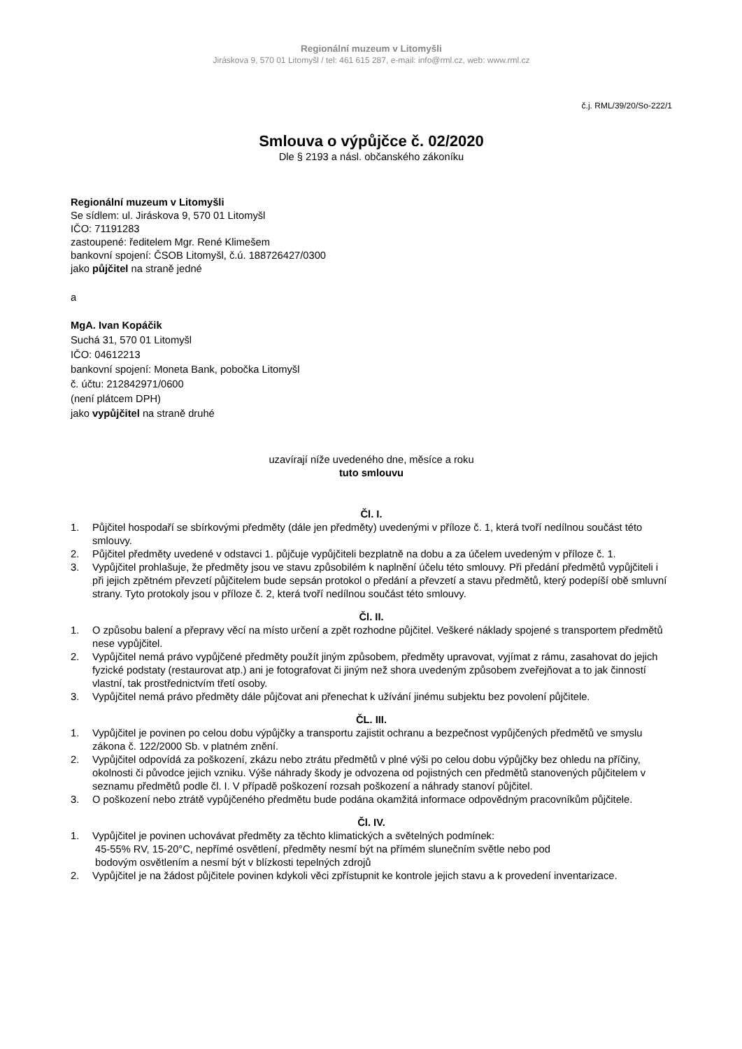Regionální muzeum v Litomyšli
Jiráskova 9, 570 01 Litomyšl / tel: 461 615 287, e-mail: info@rml.cz, web: www.rml.cz
č.j. RML/39/20/So-222/1
Smlouva o výpůjčce č. 02/2020
Dle § 2193 a násl. občanského zákoníku
Regionální muzeum v Litomyšli
Se sídlem: ul. Jiráskova 9, 570 01 Litomyšl
IČO: 71191283
zastoupené: ředitelem Mgr. René Klimešem
bankovní spojení: ČSOB Litomyšl, č.ú. 188726427/0300
jako půjčitel na straně jedné
a
MgA. Ivan Kopáčik
Suchá 31, 570 01 Litomyšl
IČO: 04612213
bankovní spojení: Moneta Bank, pobočka Litomyšl
č. účtu: 212842971/0600
(není plátcem DPH)
jako vypůjčitel na straně druhé
uzavírají níže uvedeného dne, měsíce a roku
tuto smlouvu
Čl. I.
1. Půjčitel hospodaří se sbírkovými předměty (dále jen předměty) uvedenými v příloze č. 1, která tvoří nedílnou součást této smlouvy.
2. Půjčitel předměty uvedené v odstavci 1. půjčuje vypůjčiteli bezplatně na dobu a za účelem uvedeným v příloze č. 1.
3. Vypůjčitel prohlašuje, že předměty jsou ve stavu způsobilém k naplnění účelu této smlouvy. Při předání předmětů vypůjčiteli i při jejich zpětném převzetí půjčitelem bude sepsán protokol o předání a převzetí a stavu předmětů, který podepíší obě smluvní strany. Tyto protokoly jsou v příloze č. 2, která tvoří nedílnou součást této smlouvy.
Čl. II.
1. O způsobu balení a přepravy věcí na místo určení a zpět rozhodne půjčitel. Veškeré náklady spojené s transportem předmětů nese vypůjčitel.
2. Vypůjčitel nemá právo vypůjčené předměty použít jiným způsobem, předměty upravovat, vyjímat z rámu, zasahovat do jejich fyzické podstaty (restaurovat atp.) ani je fotografovat či jiným než shora uvedeným způsobem zveřejňovat a to jak činností vlastní, tak prostřednictvím třetí osoby.
3. Vypůjčitel nemá právo předměty dále půjčovat ani přenechat k užívání jinému subjektu bez povolení půjčitele.
ČL. III.
1. Vypůjčitel je povinen po celou dobu výpůjčky a transportu zajistit ochranu a bezpečnost vypůjčených předmětů ve smyslu zákona č. 122/2000 Sb. v platném znění.
2. Vypůjčitel odpovídá za poškození, zkázu nebo ztrátu předmětů v plné výši po celou dobu výpůjčky bez ohledu na příčiny, okolnosti či původce jejich vzniku. Výše náhrady škody je odvozena od pojistných cen předmětů stanovených půjčitelem v seznamu předmětů podle čl. I. V případě poškození rozsah poškození a náhrady stanoví půjčitel.
3. O poškození nebo ztrátě vypůjčeného předmětu bude podána okamžitá informace odpovědným pracovníkům půjčitele.
Čl. IV.
1. Vypůjčitel je povinen uchovávat předměty za těchto klimatických a světelných podmínek:
45-55% RV, 15-20°C, nepřímé osvětlení, předměty nesmí být na přímém slunečním světle nebo pod
bodovým osvětlením a nesmí být v blízkosti tepelných zdrojů
2. Vypůjčitel je na žádost půjčitele povinen kdykoli věci zpřístupnit ke kontrole jejich stavu a k provedení inventarizace.